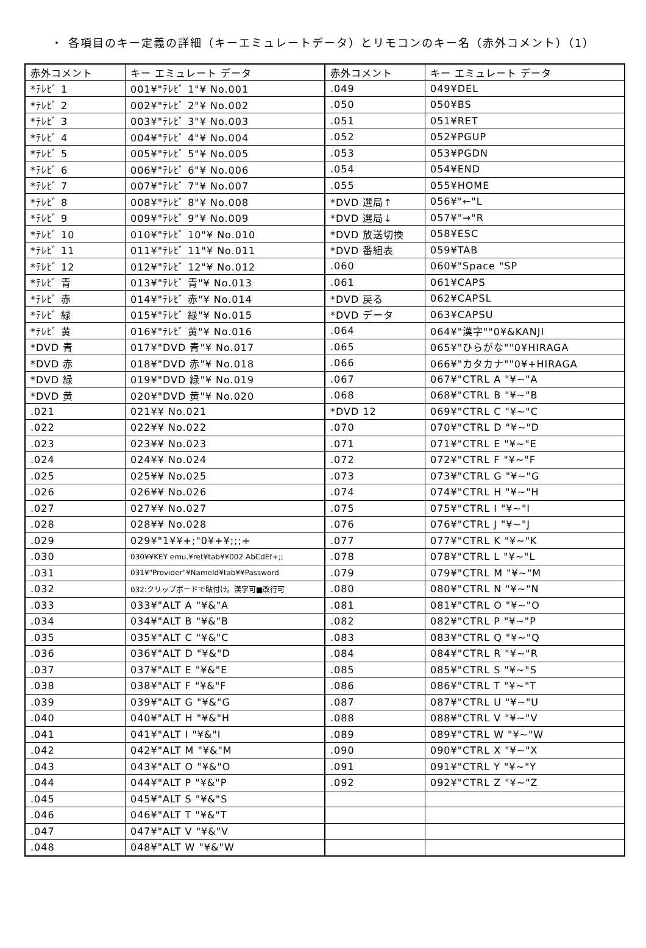・ 各項目のキー定義の詳細（キーエミュレートデータ）とリモコンのキー名（赤外コメント）（1）
| 赤外コメント | キー エミュレート データ | 赤外コメント | キー エミュレート データ |
| --- | --- | --- | --- |
| *ﾃﾚﾋﾞ 1 | 001¥"ﾃﾚﾋﾞ 1"¥ No.001 | .049 | 049¥DEL |
| *ﾃﾚﾋﾞ 2 | 002¥"ﾃﾚﾋﾞ 2"¥ No.002 | .050 | 050¥BS |
| *ﾃﾚﾋﾞ 3 | 003¥"ﾃﾚﾋﾞ 3"¥ No.003 | .051 | 051¥RET |
| *ﾃﾚﾋﾞ 4 | 004¥"ﾃﾚﾋﾞ 4"¥ No.004 | .052 | 052¥PGUP |
| *ﾃﾚﾋﾞ 5 | 005¥"ﾃﾚﾋﾞ 5"¥ No.005 | .053 | 053¥PGDN |
| *ﾃﾚﾋﾞ 6 | 006¥"ﾃﾚﾋﾞ 6"¥ No.006 | .054 | 054¥END |
| *ﾃﾚﾋﾞ 7 | 007¥"ﾃﾚﾋﾞ 7"¥ No.007 | .055 | 055¥HOME |
| *ﾃﾚﾋﾞ 8 | 008¥"ﾃﾚﾋﾞ 8"¥ No.008 | *DVD 選局↑ | 056¥"←"L |
| *ﾃﾚﾋﾞ 9 | 009¥"ﾃﾚﾋﾞ 9"¥ No.009 | *DVD 選局↓ | 057¥"→"R |
| *ﾃﾚﾋﾞ 10 | 010¥"ﾃﾚﾋﾞ 10"¥ No.010 | *DVD 放送切換 | 058¥ESC |
| *ﾃﾚﾋﾞ 11 | 011¥"ﾃﾚﾋﾞ 11"¥ No.011 | *DVD 番組表 | 059¥TAB |
| *ﾃﾚﾋﾞ 12 | 012¥"ﾃﾚﾋﾞ 12"¥ No.012 | .060 | 060¥"Space "SP |
| *ﾃﾚﾋﾞ 青 | 013¥"ﾃﾚﾋﾞ 青"¥ No.013 | .061 | 061¥CAPS |
| *ﾃﾚﾋﾞ 赤 | 014¥"ﾃﾚﾋﾞ 赤"¥ No.014 | *DVD 戻る | 062¥CAPSL |
| *ﾃﾚﾋﾞ 緑 | 015¥"ﾃﾚﾋﾞ 緑"¥ No.015 | *DVD データ | 063¥CAPSU |
| *ﾃﾚﾋﾞ 黄 | 016¥"ﾃﾚﾋﾞ 黄"¥ No.016 | .064 | 064¥"漢字""0¥&KANJI |
| *DVD 青 | 017¥"DVD 青"¥ No.017 | .065 | 065¥"ひらがな""0¥HIRAGA |
| *DVD 赤 | 018¥"DVD 赤"¥ No.018 | .066 | 066¥"カタカナ""0¥+HIRAGA |
| *DVD 緑 | 019¥"DVD 緑"¥ No.019 | .067 | 067¥"CTRL A "¥~"A |
| *DVD 黄 | 020¥"DVD 黄"¥ No.020 | .068 | 068¥"CTRL B "¥~"B |
| .021 | 021¥¥ No.021 | *DVD 12 | 069¥"CTRL C "¥~"C |
| .022 | 022¥¥ No.022 | .070 | 070¥"CTRL D "¥~"D |
| .023 | 023¥¥ No.023 | .071 | 071¥"CTRL E "¥~"E |
| .024 | 024¥¥ No.024 | .072 | 072¥"CTRL F "¥~"F |
| .025 | 025¥¥ No.025 | .073 | 073¥"CTRL G "¥~"G |
| .026 | 026¥¥ No.026 | .074 | 074¥"CTRL H "¥~"H |
| .027 | 027¥¥ No.027 | .075 | 075¥"CTRL I "¥~"I |
| .028 | 028¥¥ No.028 | .076 | 076¥"CTRL J "¥~"J |
| .029 | 029¥"1¥¥+;"0¥+¥;;;+ | .077 | 077¥"CTRL K "¥~"K |
| .030 | 030¥¥KEY emu.¥ret¥tab¥¥002 AbCdEf+;; | .078 | 078¥"CTRL L "¥~"L |
| .031 | 031¥"Provider"¥NameId¥tab¥¥Password | .079 | 079¥"CTRL M "¥~"M |
| .032 | 032:クリップボードで貼付け。漢字可■改行可 | .080 | 080¥"CTRL N "¥~"N |
| .033 | 033¥"ALT A "¥&"A | .081 | 081¥"CTRL O "¥~"O |
| .034 | 034¥"ALT B "¥&"B | .082 | 082¥"CTRL P "¥~"P |
| .035 | 035¥"ALT C "¥&"C | .083 | 083¥"CTRL Q "¥~"Q |
| .036 | 036¥"ALT D "¥&"D | .084 | 084¥"CTRL R "¥~"R |
| .037 | 037¥"ALT E "¥&"E | .085 | 085¥"CTRL S "¥~"S |
| .038 | 038¥"ALT F "¥&"F | .086 | 086¥"CTRL T "¥~"T |
| .039 | 039¥"ALT G "¥&"G | .087 | 087¥"CTRL U "¥~"U |
| .040 | 040¥"ALT H "¥&"H | .088 | 088¥"CTRL V "¥~"V |
| .041 | 041¥"ALT I "¥&"I | .089 | 089¥"CTRL W "¥~"W |
| .042 | 042¥"ALT M "¥&"M | .090 | 090¥"CTRL X "¥~"X |
| .043 | 043¥"ALT O "¥&"O | .091 | 091¥"CTRL Y "¥~"Y |
| .044 | 044¥"ALT P "¥&"P | .092 | 092¥"CTRL Z "¥~"Z |
| .045 | 045¥"ALT S "¥&"S | | |
| .046 | 046¥"ALT T "¥&"T | | |
| .047 | 047¥"ALT V "¥&"V | | |
| .048 | 048¥"ALT W "¥&"W | | |